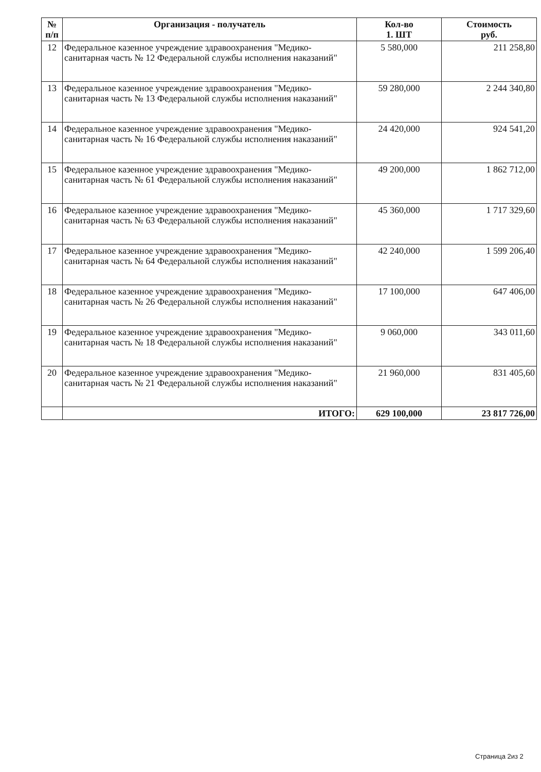| № п/п | Организация - получатель | Кол-во 1. ШТ | Стоимость руб. |
| --- | --- | --- | --- |
| 12 | Федеральное казенное учреждение здравоохранения "Медико-санитарная часть № 12 Федеральной службы исполнения наказаний" | 5 580,000 | 211 258,80 |
| 13 | Федеральное казенное учреждение здравоохранения "Медико-санитарная часть № 13 Федеральной службы исполнения наказаний" | 59 280,000 | 2 244 340,80 |
| 14 | Федеральное казенное учреждение здравоохранения "Медико-санитарная часть № 16 Федеральной службы исполнения наказаний" | 24 420,000 | 924 541,20 |
| 15 | Федеральное казенное учреждение здравоохранения "Медико-санитарная часть № 61 Федеральной службы исполнения наказаний" | 49 200,000 | 1 862 712,00 |
| 16 | Федеральное казенное учреждение здравоохранения "Медико-санитарная часть № 63 Федеральной службы исполнения наказаний" | 45 360,000 | 1 717 329,60 |
| 17 | Федеральное казенное учреждение здравоохранения "Медико-санитарная часть № 64 Федеральной службы исполнения наказаний" | 42 240,000 | 1 599 206,40 |
| 18 | Федеральное казенное учреждение здравоохранения "Медико-санитарная часть № 26 Федеральной службы исполнения наказаний" | 17 100,000 | 647 406,00 |
| 19 | Федеральное казенное учреждение здравоохранения "Медико-санитарная часть № 18 Федеральной службы исполнения наказаний" | 9 060,000 | 343 011,60 |
| 20 | Федеральное казенное учреждение здравоохранения "Медико-санитарная часть № 21 Федеральной службы исполнения наказаний" | 21 960,000 | 831 405,60 |
| | ИТОГО: | 629 100,000 | 23 817 726,00 |
Страница 2из 2